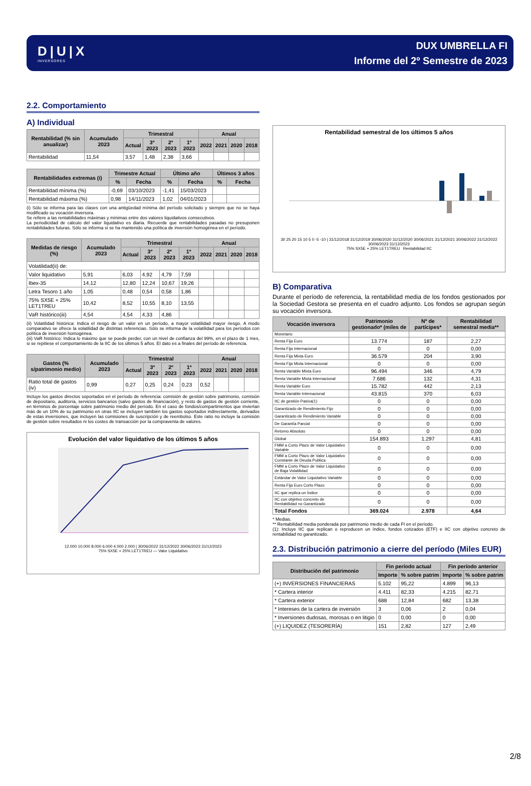D|U|X
INVERSORES
DUX UMBRELLA FI
Informe del 2º Semestre de 2023
2.2. Comportamiento
A) Individual
| Rentabilidad (% sin anualizar) | Acumulado 2023 | Trimestral | | | | Anual | | | |
| --- | --- | --- | --- | --- | --- | --- | --- | --- | --- |
| | | Actual | 3º 2023 | 2º 2023 | 1º 2023 | 2022 | 2021 | 2020 | 2018 |
| Rentabilidad | 11,54 | 3,57 | 1,48 | 2,38 | 3,66 | | | | |
| Rentabilidades extremas (i) | Trimestre Actual | | Último año | | Últimos 3 años | |
| --- | --- | --- | --- | --- | --- | --- |
| | % | Fecha | % | Fecha | % | Fecha |
| Rentabilidad mínima (%) | -0,69 | 03/10/2023 | -1,41 | 15/03/2023 | | |
| Rentabilidad máxima (%) | 0,98 | 14/11/2023 | 1,02 | 04/01/2023 | | |
(i) Sólo se informa para las clases con una antigüedad mínima del período solicitado y siempre que no se haya modificado su vocación inversora.
Se refiere a las rentabilidades máximas y mínimas entre dos valores liquidativos consecutivos.
La periodicidad de cálculo del valor liquidativo es diaria. Recuerde que rentabilidades pasadas no presuponen rentabilidades futuras. Sólo se informa si se ha mantenido una política de inversión homogénea en el período.
| Medidas de riesgo (%) | Acumulado 2023 | Trimestral | | | | Anual | | | |
| --- | --- | --- | --- | --- | --- | --- | --- | --- | --- |
| | | Actual | 3º 2023 | 2º 2023 | 1º 2023 | 2022 | 2021 | 2020 | 2018 |
| Volatilidad(ii) de: | | | | | | | | | |
| Valor liquidativo | 5,91 | 6,03 | 4,92 | 4,79 | 7,59 | | | | |
| Ibex-35 | 14,12 | 12,80 | 12,24 | 10,67 | 19,26 | | | | |
| Letra Tesoro 1 año | 1,05 | 0,48 | 0,54 | 0,58 | 1,86 | | | | |
| 75% SX5E + 25% LET1TREU | 10,42 | 8,52 | 10,55 | 8,10 | 13,55 | | | | |
| VaR histórico(iii) | 4,54 | 4,54 | 4,33 | 4,86 | | | | | |
(ii) Volatilidad histórica: Indica el riesgo de un valor en un período, a mayor volatilidad mayor riesgo. A modo comparativo se ofrece la volatilidad de distintas referencias. Sólo se informa de la volatilidad para los períodos con política de inversión homogénea.
(iii) VaR histórico: Indica lo máximo que se puede perder, con un nivel de confianza del 99%, en el plazo de 1 mes, si se repitiese el comportamiento de la IIC de los últimos 5 años. El dato es a finales del período de referencia.
| Gastos (% s/patrimonio medio) | Acumulado 2023 | Trimestral | | | | Anual | | | |
| --- | --- | --- | --- | --- | --- | --- | --- | --- | --- |
| | | Actual | 3º 2023 | 2º 2023 | 1º 2023 | 2022 | 2021 | 2020 | 2018 |
| Ratio total de gastos (iv) | 0,99 | 0,27 | 0,25 | 0,24 | 0,23 | 0,52 | | | |
Incluye los gastos directos soportados en el período de referencia: comisión de gestión sobre patrimonio, comisión de depositario, auditoría, servicios bancarios (salvo gastos de financiación), y resto de gastos de gestión corriente, en términos de porcentaje sobre patrimonio medio del período. En el caso de fondos/compartimentos que inviertan más de un 10% de su patrimonio en otras IIC se incluyen también los gastos soportados indirectamente, derivados de estas inversiones, que incluyen las comisiones de suscripción y de reembolso. Este ratio no incluye la comisión de gestión sobre resultados ni los costes de transacción por la compraventa de valores.
Evolución del valor liquidativo de los últimos 5 años
12.000 10.000 8.000 6.000 4.000 2.000 | 30/06/2022 31/12/2022 30/06/2023 31/12/2023
75% SX5E + 25% LET1TREU — Valor Liquidativo
Rentabilidad semestral de los últimos 5 años
30 25 20 15 10 5 0 -5 -10 | 31/12/2018 31/12/2019 30/06/2020 31/12/2020 30/06/2021 31/12/2021 30/06/2022 31/12/2022 30/06/2023 31/12/2023
75% SX5E + 25% LET1TREU Rentabilidad IIC
B) Comparativa
Durante el período de referencia, la rentabilidad media de los fondos gestionados por la Sociedad Gestora se presenta en el cuadro adjunto. Los fondos se agrupan según su vocación inversora.
| Vocación inversora | Patrimonio gestionado* (miles de | Nº de partícipes* | Rentabilidad semestral media** |
| --- | --- | --- | --- |
| Monetario | | | |
| Renta Fija Euro | 13.774 | 187 | 2,27 |
| Renta Fija Internacional | 0 | 0 | 0,00 |
| Renta Fija Mixta Euro | 36.579 | 204 | 3,90 |
| Renta Fija Mixta Internacional | 0 | 0 | 0,00 |
| Renta Variable Mixta Euro | 96.494 | 346 | 4,79 |
| Renta Variable Mixta Internacional | 7.686 | 132 | 4,31 |
| Renta Variable Euro | 15.782 | 442 | 2,13 |
| Renta Variable Internacional | 43.815 | 370 | 6,03 |
| IIC de gestión Pasiva(1) | 0 | 0 | 0,00 |
| Garantizado de Rendimiento Fijo | 0 | 0 | 0,00 |
| Garantizado de Rendimiento Variable | 0 | 0 | 0,00 |
| De Garantía Parcial | 0 | 0 | 0,00 |
| Retorno Absoluto | 0 | 0 | 0,00 |
| Global | 154.893 | 1.297 | 4,81 |
| FMM a Corto Plazo de Valor Liquidativo Variable | 0 | 0 | 0,00 |
| FMM a Corto Plazo de Valor Liquidativo Constante de Deuda Publica | 0 | 0 | 0,00 |
| FMM a Corto Plazo de Valor Liquidativo de Baja Volatilidad | 0 | 0 | 0,00 |
| Estándar de Valor Liquidativo Variable | 0 | 0 | 0,00 |
| Renta Fija Euro Corto Plazo | 0 | 0 | 0,00 |
| IIC que replica un Índice | 0 | 0 | 0,00 |
| IIC con objetivo concreto de Rentabilidad no Garantizado | 0 | 0 | 0,00 |
| Total Fondos | 369.024 | 2.978 | 4,64 |
* Medias.
** Rentabilidad media ponderada por patrimonio medio de cada FI en el período.
(1): Incluye IIC que replican o reproducen un índice, fondos cotizados (ETF) e IIC con objetivo concreto de rentabilidad no garantizado.
2.3. Distribución patrimonio a cierre del período (Miles EUR)
| Distribución del patrimonio | Fin período actual | | Fin período anterior | |
| --- | --- | --- | --- | --- |
| | Importe | % sobre patrim | Importe | % sobre patrim |
| (+) INVERSIONES FINANCIERAS | 5.102 | 95,22 | 4.899 | 96,13 |
| * Cartera interior | 4.411 | 82,33 | 4.215 | 82,71 |
| * Cartera exterior | 688 | 12,84 | 682 | 13,38 |
| * Intereses de la cartera de inversión | 3 | 0,06 | 2 | 0,04 |
| * Inversiones dudosas, morosas o en litigio | 0 | 0,00 | 0 | 0,00 |
| (+) LIQUIDEZ (TESORERÍA) | 151 | 2,82 | 127 | 2,49 |
2/8